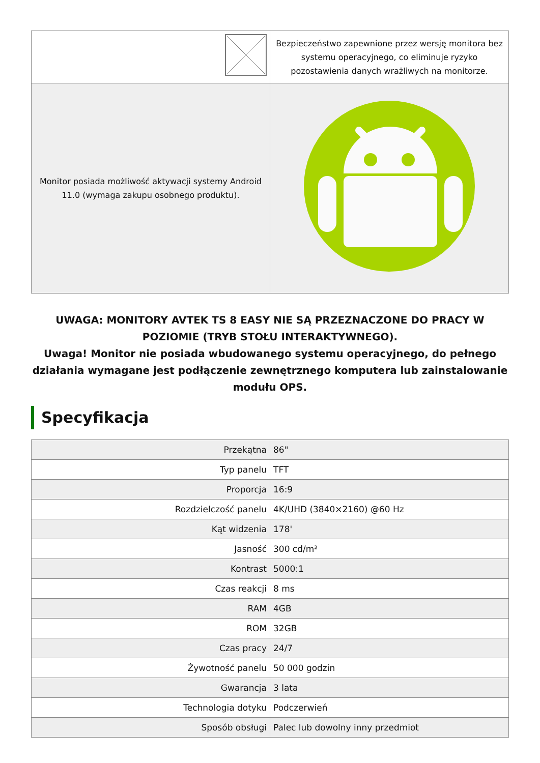| | Bezpieczeństwo zapewnione przez wersję monitora bez systemu operacyjnego, co eliminuje ryzyko pozostawienia danych wrażliwych na monitorze. |
| Monitor posiada możliwość aktywacji systemy Android 11.0 (wymaga zakupu osobnego produktu). | |
UWAGA: MONITORY AVTEK TS 8 EASY NIE SĄ PRZEZNACZONE DO PRACY W POZIOMIE (TRYB STOŁU INTERAKTYWNEGO).
Uwaga! Monitor nie posiada wbudowanego systemu operacyjnego, do pełnego działania wymagane jest podłączenie zewnętrznego komputera lub zainstalowanie modułu OPS.
Specyfikacja
| Przekątna | 86" |
| Typ panelu | TFT |
| Proporcja | 16:9 |
| Rozdzielczość panelu | 4K/UHD (3840×2160) @60 Hz |
| Kąt widzenia | 178' |
| Jasność | 300 cd/m² |
| Kontrast | 5000:1 |
| Czas reakcji | 8 ms |
| RAM | 4GB |
| ROM | 32GB |
| Czas pracy | 24/7 |
| Żywotność panelu | 50 000 godzin |
| Gwarancja | 3 lata |
| Technologia dotyku | Podczerwień |
| Sposób obsługi | Palec lub dowolny inny przedmiot |